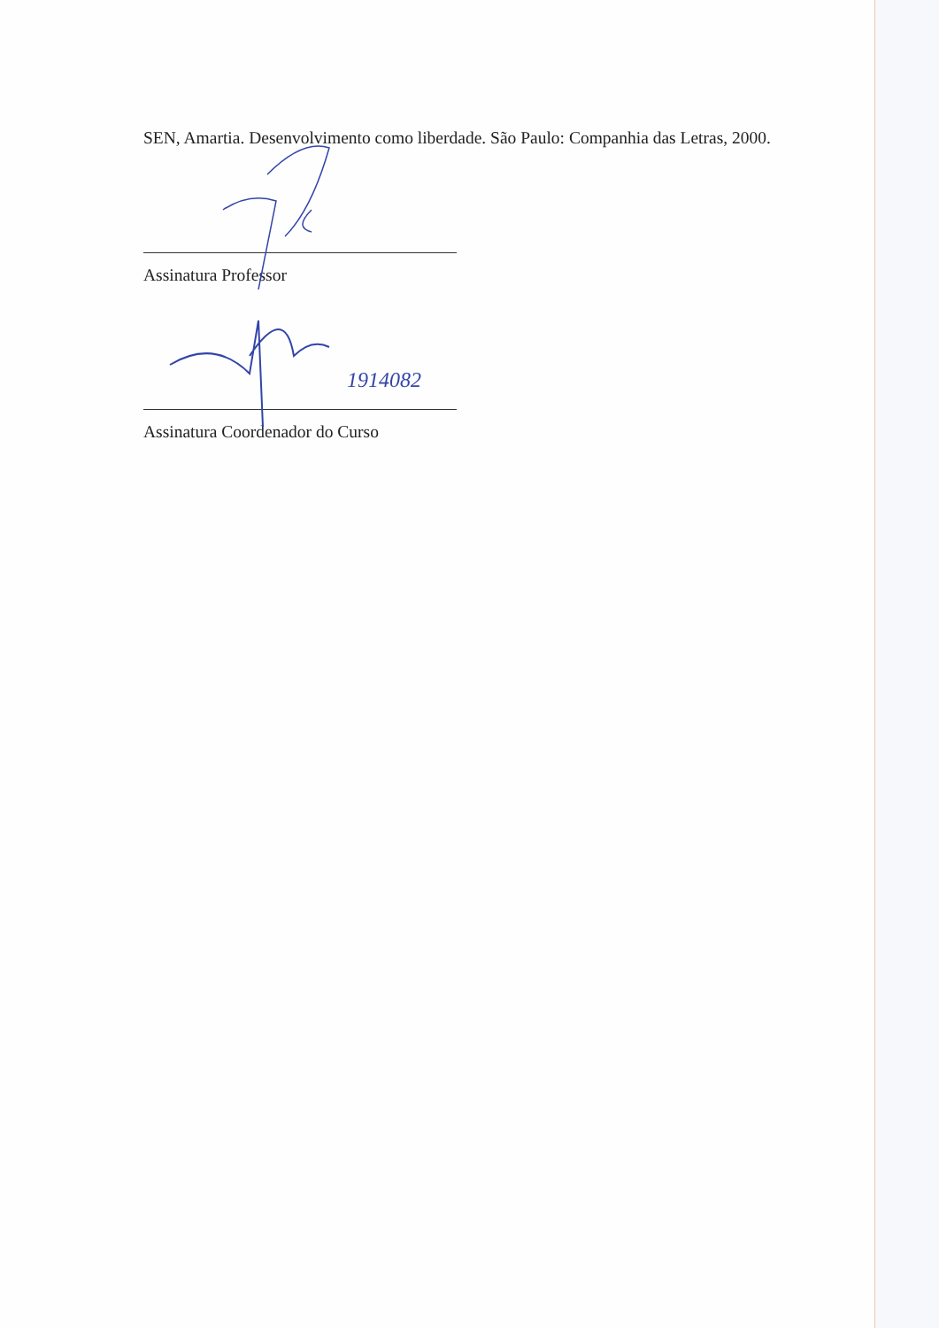SEN, Amartia. Desenvolvimento como liberdade. São Paulo: Companhia das Letras, 2000.
Assinatura Professor
1914082
Assinatura Coordenador do Curso